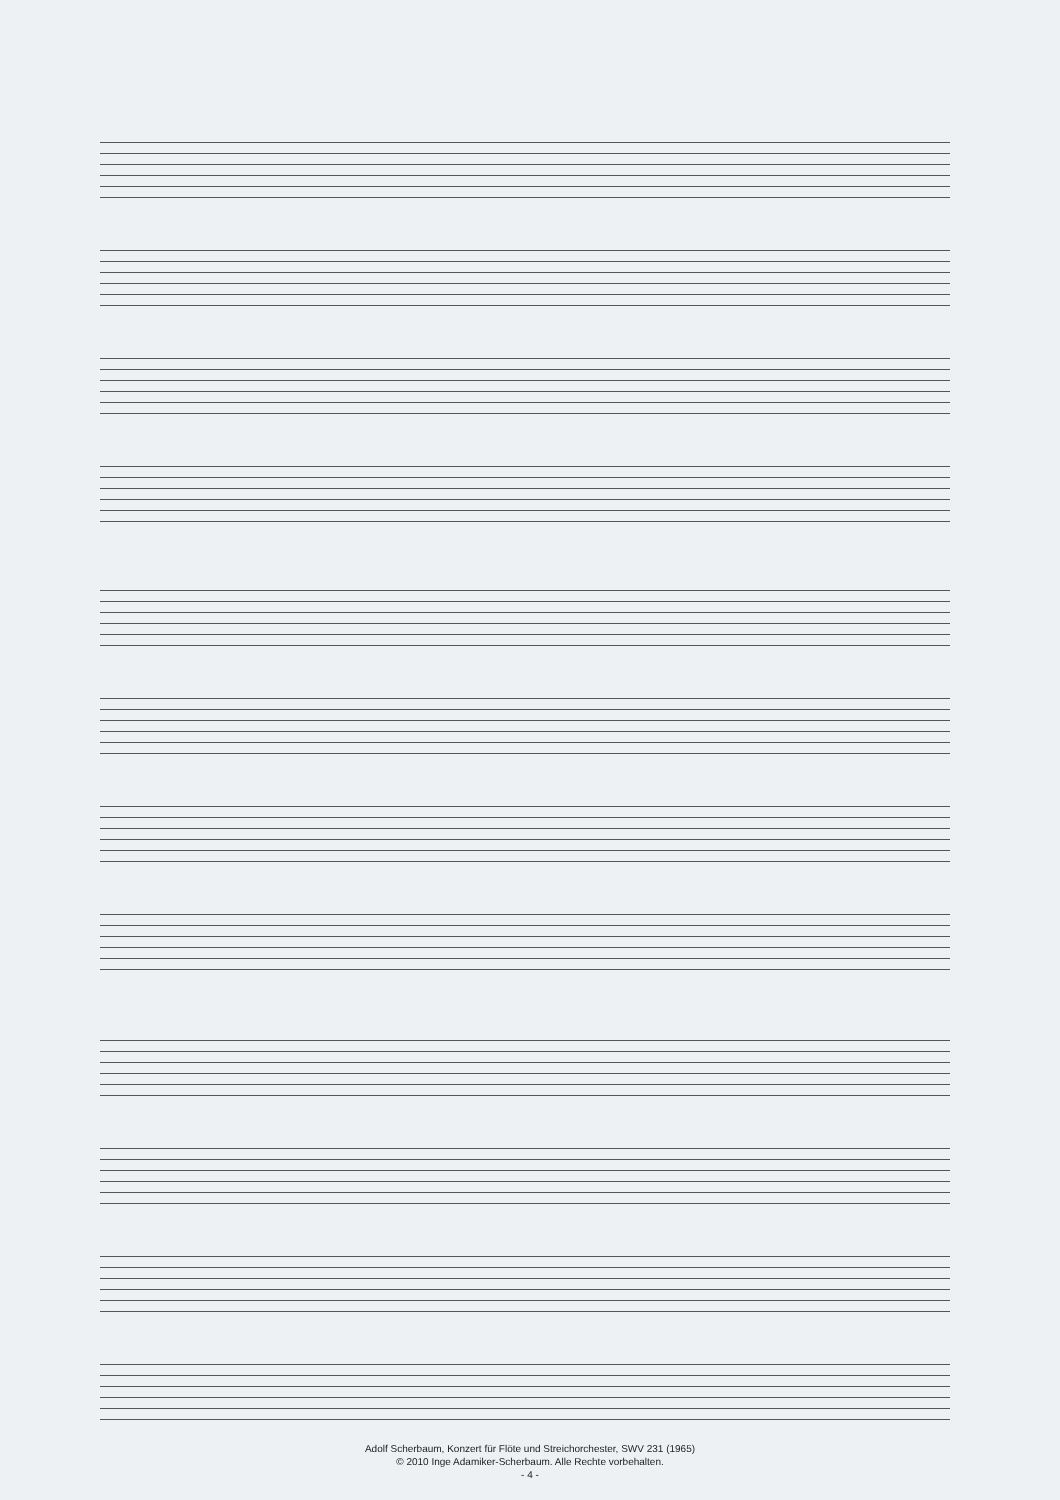Adolf Scherbaum, Konzert für Flöte und Streichorchester, SWV 231 (1965)
© 2010 Inge Adamiker-Scherbaum. Alle Rechte vorbehalten.
- 4 -